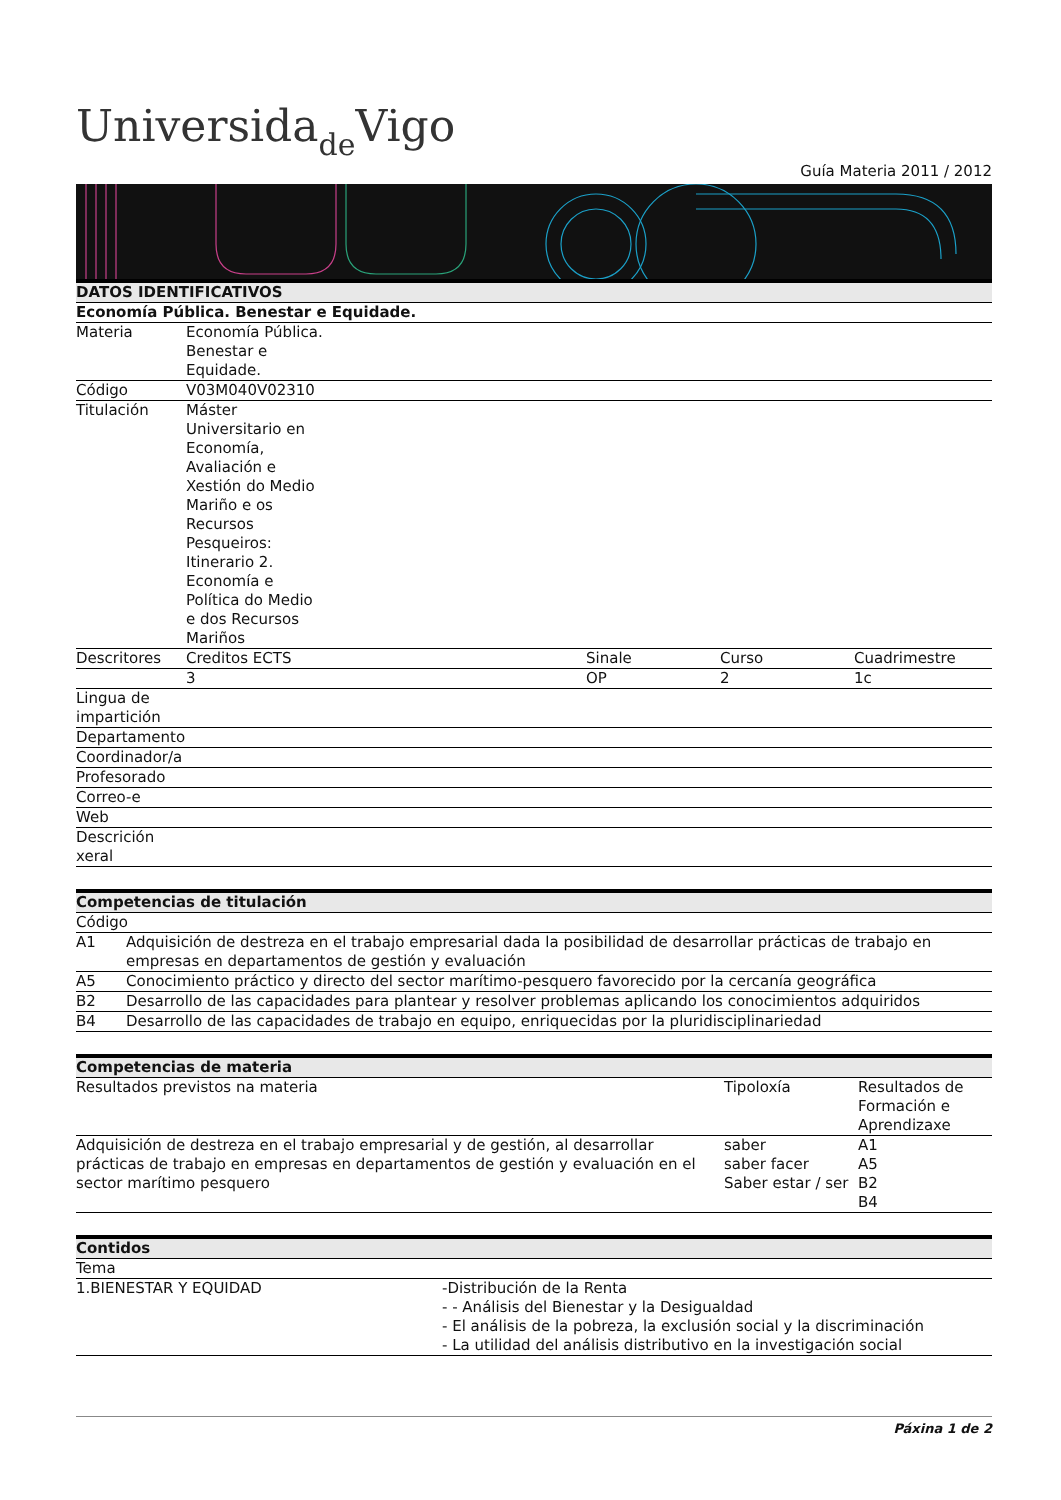Universidade Vigo
Guía Materia 2011 / 2012
| DATOS IDENTIFICATIVOS | | | | |
| --- | --- | --- | --- | --- |
| Economía Pública. Benestar e Equidade. | | | | |
| Materia | Economía Pública. Benestar e Equidade. | | | |
| Código | V03M040V02310 | | | |
| Titulación | Máster Universitario en Economía, Avaliación e Xestión do Medio Mariño e os Recursos Pesqueiros: Itinerario 2. Economía e Política do Medio e dos Recursos Mariños | | | |
| Descritores | Creditos ECTS | Sinale | Curso | Cuadrimestre |
| | 3 | OP | 2 | 1c |
| Lingua de impartición | | | | |
| Departamento | | | | |
| Coordinador/a | | | | |
| Profesorado | | | | |
| Correo-e | | | | |
| Web | | | | |
| Descrición xeral | | | | |
| Competencias de titulación | |
| --- | --- |
| Código | |
| A1 | Adquisición de destreza en el trabajo empresarial dada la posibilidad de desarrollar prácticas de trabajo en empresas en departamentos de gestión y evaluación |
| A5 | Conocimiento práctico y directo del sector marítimo-pesquero favorecido por la cercanía geográfica |
| B2 | Desarrollo de las capacidades para plantear y resolver problemas aplicando los conocimientos adquiridos |
| B4 | Desarrollo de las capacidades de trabajo en equipo, enriquecidas por la pluridisciplinariedad |
| Competencias de materia | | |
| --- | --- | --- |
| Resultados previstos na materia | Tipoloxía | Resultados de Formación e Aprendizaxe |
| Adquisición de destreza en el trabajo empresarial y de gestión, al desarrollar prácticas de trabajo en empresas en departamentos de gestión y evaluación en el sector marítimo pesquero | saber saber facer Saber estar / ser | A1 A5 B2 B4 |
| Contidos | |
| --- | --- |
| Tema | |
| 1.BIENESTAR Y EQUIDAD | -Distribución de la Renta - - Análisis del Bienestar y la Desigualdad - El análisis de la pobreza, la exclusión social y la discriminación - La utilidad del análisis distributivo en la investigación social |
Páxina 1 de 2